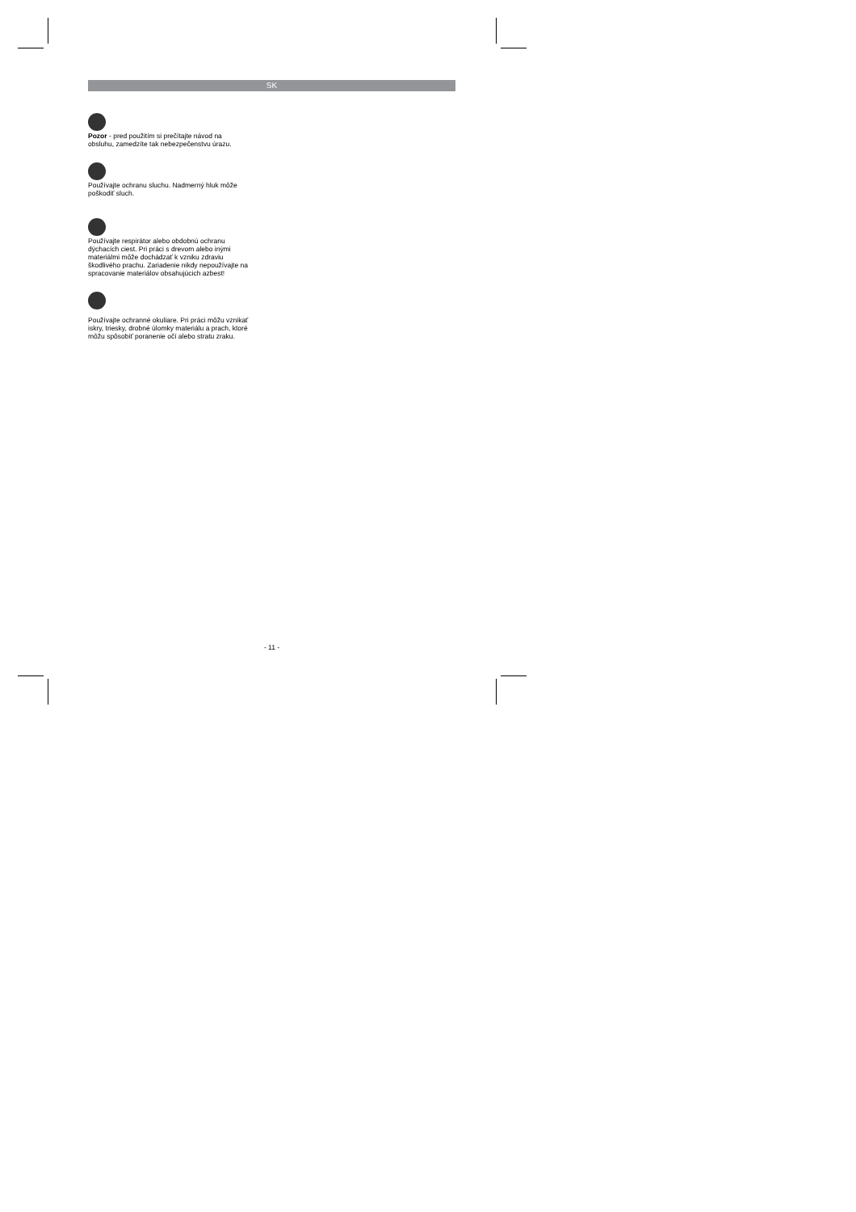SK
Pozor - pred použitím si prečítajte návod na obsluhu, zamedzíte tak nebezpečenstvu úrazu.
Používajte ochranu sluchu. Nadmerný hluk môže poškodiť sluch.
Používajte respirátor alebo obdobnú ochranu dýchacích ciest. Pri práci s drevom alebo inými materiálmi môže dochádzať k vzniku zdraviu škodlivého prachu. Zariadenie nikdy nepoužívajte na spracovanie materiálov obsahujúcich azbest!
Používajte ochranné okuliare. Pri práci môžu vznikať iskry, triesky, drobné úlomky materiálu a prach, ktoré môžu spôsobiť poranenie očí alebo stratu zraku.
- 11 -